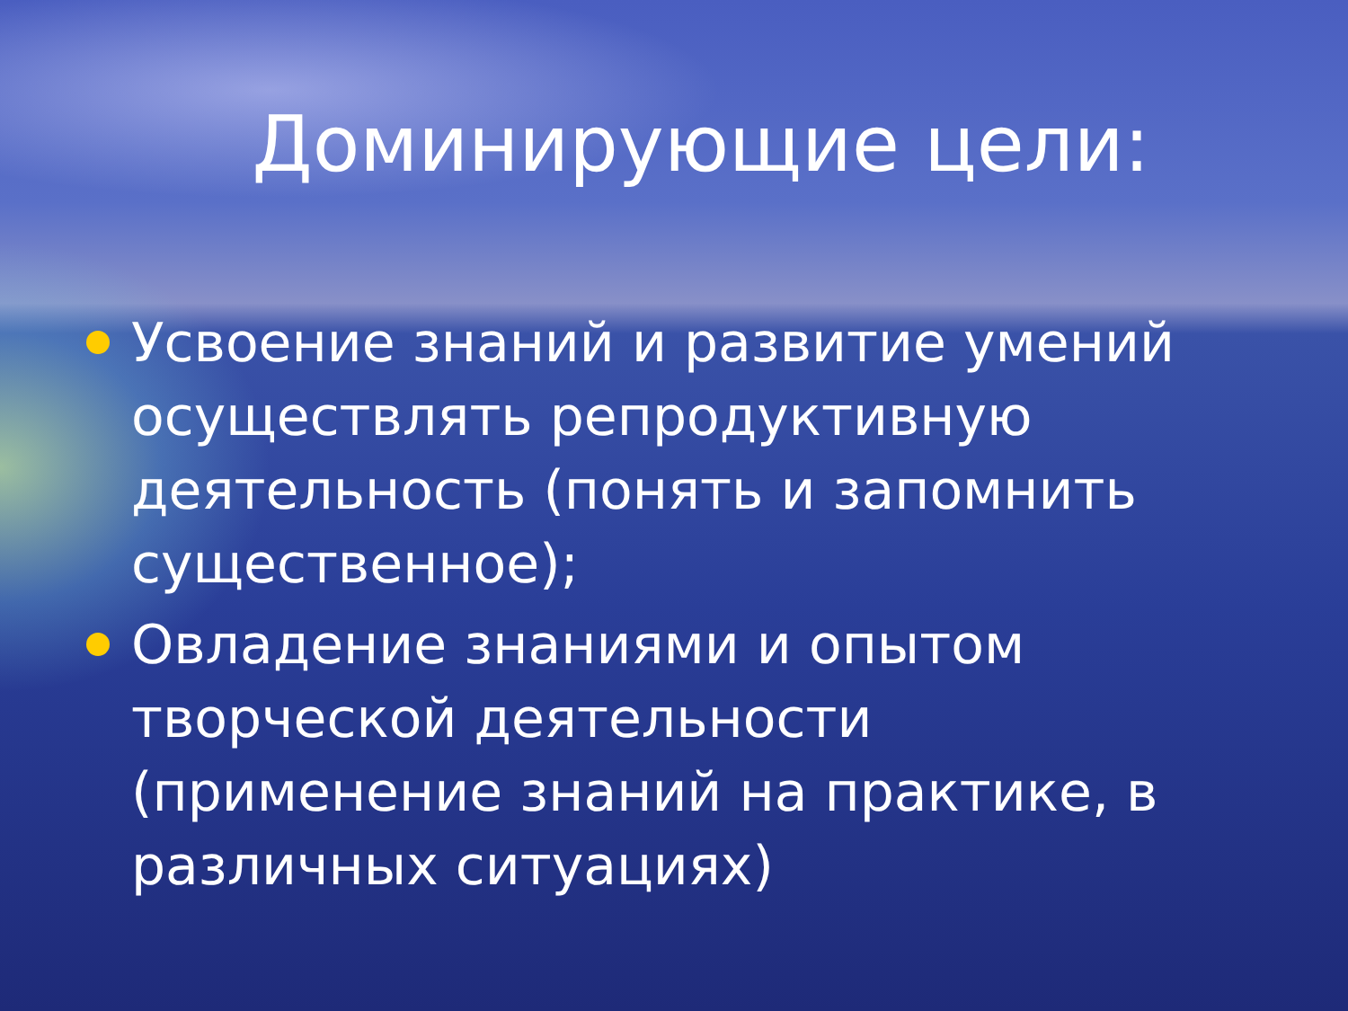Доминирующие цели:
Усвоение знаний и развитие умений осуществлять репродуктивную деятельность (понять и запомнить существенное);
Овладение знаниями и опытом творческой деятельности (применение знаний на практике, в различных ситуациях)